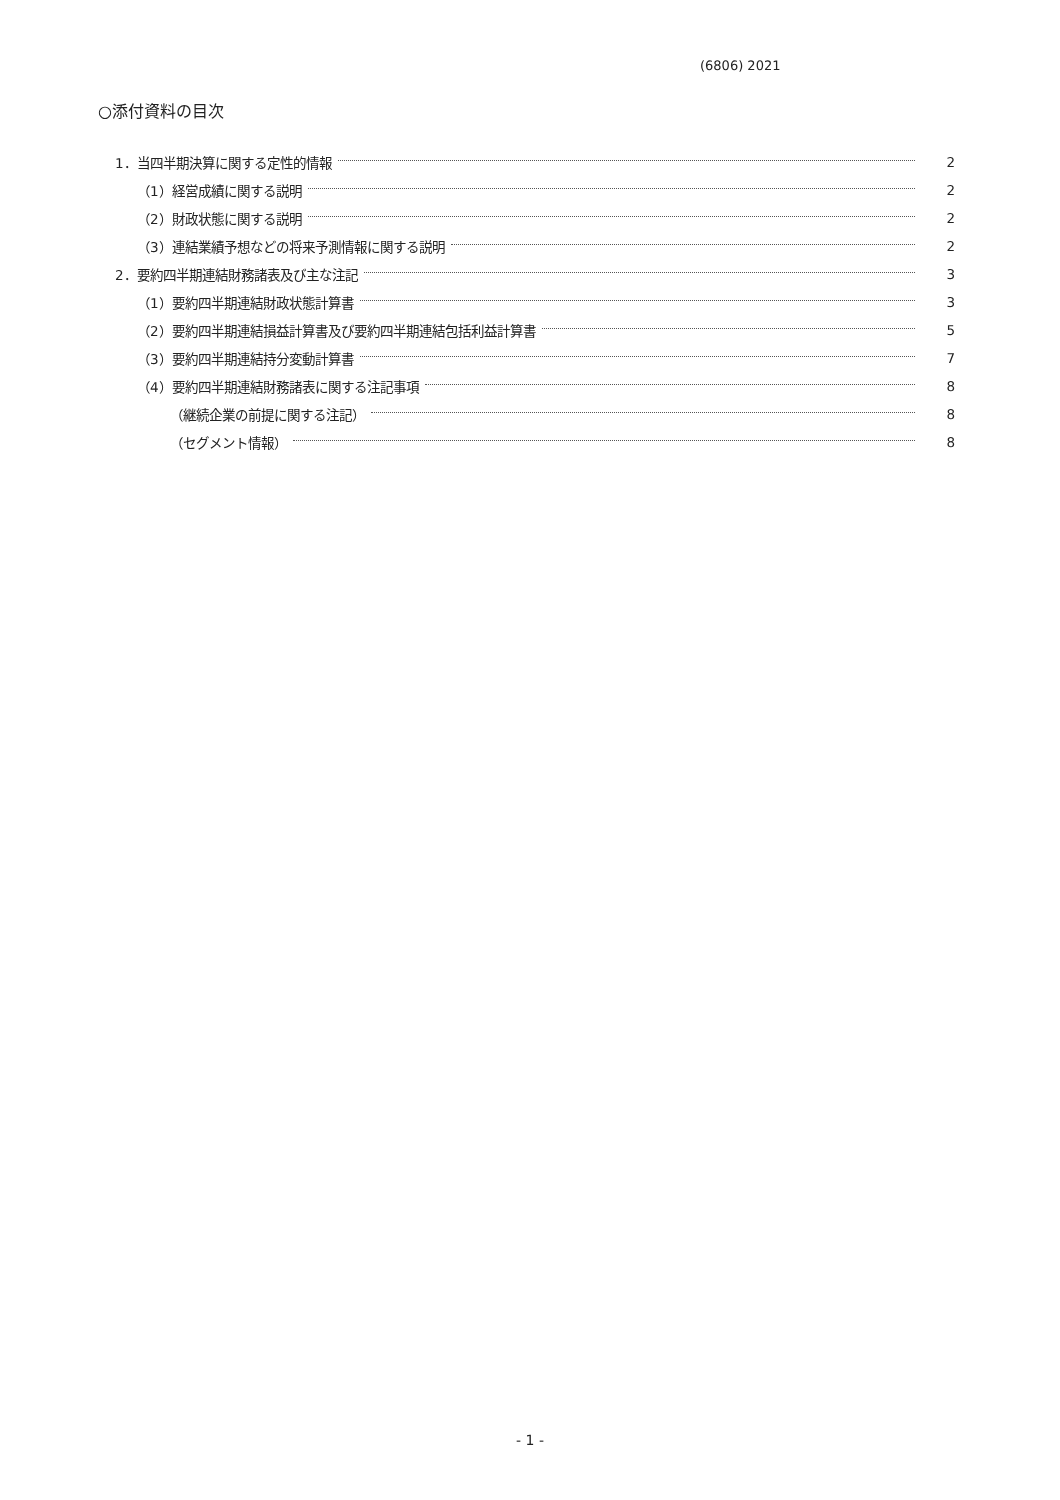(6806) 2021
○添付資料の目次
1．当四半期決算に関する定性的情報 2
（1）経営成績に関する説明 2
（2）財政状態に関する説明 2
（3）連結業績予想などの将来予測情報に関する説明 2
2．要約四半期連結財務諸表及び主な注記 3
（1）要約四半期連結財政状態計算書 3
（2）要約四半期連結損益計算書及び要約四半期連結包括利益計算書 5
（3）要約四半期連結持分変動計算書 7
（4）要約四半期連結財務諸表に関する注記事項 8
（継続企業の前提に関する注記） 8
（セグメント情報） 8
- 1 -